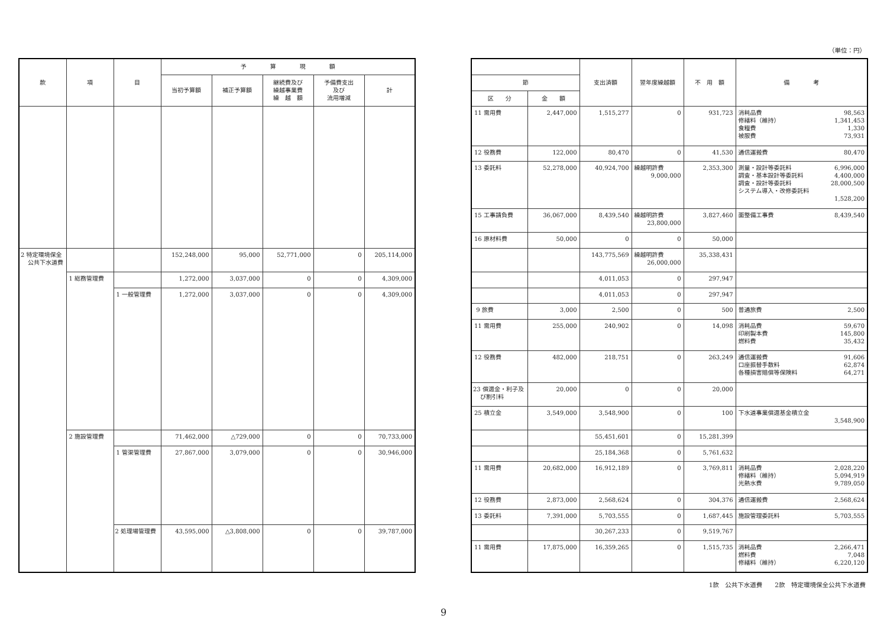| 款 | 項 | 目 | 予 算 現 額 | | | | |
| --- | --- | --- | --- | --- | --- | --- | --- |
| | | | 当初予算額 | 補正予算額 | 継続費及び 繰越事業費 繰 越 額 | 予備費支出 及び 流用増減 | 計 |
| 2 特定環境保全公共下水道費 | | | 152,248,000 | 95,000 | 52,771,000 | 0 | 205,114,000 |
| | 1 総務管理費 | | 1,272,000 | 3,037,000 | 0 | 0 | 4,309,000 |
| | | 1 一般管理費 | 1,272,000 | 3,037,000 | 0 | 0 | 4,309,000 |
| | 2 施設管理費 | | 71,462,000 | △729,000 | 0 | 0 | 70,733,000 |
| | | 1 管渠管理費 | 27,867,000 | 3,079,000 | 0 | 0 | 30,946,000 |
| | | 2 処理場管理費 | 43,595,000 | △3,808,000 | 0 | 0 | 39,787,000 |
（単位：円）
| | | 支出済額 | 翌年度繰越額 | 不 用 額 | 備 考 |
| --- | --- | --- | --- | --- | --- |
| 節 | | | | | |
| 区 分 | 金 額 | | | | |
| 11 需用費 | 2,447,000 | 1,515,277 | 0 | 931,723 | 消耗品費 98,563 修繕料（維持） 1,341,453 食糧費 1,330 被服費 73,931 |
| 12 役務費 | 122,000 | 80,470 | 0 | 41,530 | 通信運搬費 80,470 |
| 13 委託料 | 52,278,000 | 40,924,700 | 繰越明許費 9,000,000 | 2,353,300 | 測量・設計等委託料 6,996,000 調査・基本設計等委託料 4,400,000 調査・設計等委託料 28,000,500 システム導入・改修委託料 1,528,200 |
| 15 工事請負費 | 36,067,000 | 8,439,540 | 繰越明許費 23,800,000 | 3,827,460 | 面整備工事費 8,439,540 |
| 16 原材料費 | 50,000 | 0 | 0 | 50,000 | |
| | | 143,775,569 | 繰越明許費 26,000,000 | 35,338,431 | |
| | | 4,011,053 | 0 | 297,947 | |
| | | 4,011,053 | 0 | 297,947 | |
| 9 旅費 | 3,000 | 2,500 | 0 | 500 | 普通旅費 2,500 |
| 11 需用費 | 255,000 | 240,902 | 0 | 14,098 | 消耗品費 59,670 印刷製本費 145,800 燃料費 35,432 |
| 12 役務費 | 482,000 | 218,751 | 0 | 263,249 | 通信運搬費 91,606 口座振替手数料 62,874 各種損害賠償等保険料 64,271 |
| 23 償還金・利子及び割引料 | 20,000 | 0 | 0 | 20,000 | |
| 25 積立金 | 3,549,000 | 3,548,900 | 0 | 100 | 下水道事業償還基金積立金 3,548,900 |
| | | 55,451,601 | 0 | 15,281,399 | |
| | | 25,184,368 | 0 | 5,761,632 | |
| 11 需用費 | 20,682,000 | 16,912,189 | 0 | 3,769,811 | 消耗品費 2,028,220 修繕料（維持） 5,094,919 光熱水費 9,789,050 |
| 12 役務費 | 2,873,000 | 2,568,624 | 0 | 304,376 | 通信運搬費 2,568,624 |
| 13 委託料 | 7,391,000 | 5,703,555 | 0 | 1,687,445 | 施設管理委託料 5,703,555 |
| | | 30,267,233 | 0 | 9,519,767 | |
| 11 需用費 | 17,875,000 | 16,359,265 | 0 | 1,515,735 | 消耗品費 2,266,471 燃料費 7,048 修繕料（維持） 6,220,120 |
1款　公共下水道費　　2款　特定環境保全公共下水道費
9